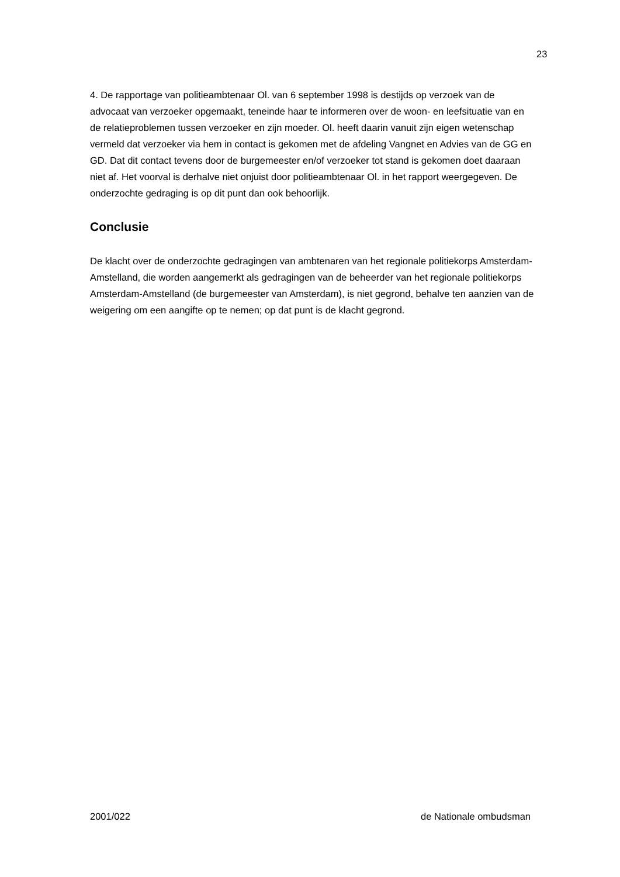23
4. De rapportage van politieambtenaar Ol. van 6 september 1998 is destijds op verzoek van de advocaat van verzoeker opgemaakt, teneinde haar te informeren over de woon- en leefsituatie van en de relatieproblemen tussen verzoeker en zijn moeder. Ol. heeft daarin vanuit zijn eigen wetenschap vermeld dat verzoeker via hem in contact is gekomen met de afdeling Vangnet en Advies van de GG en GD. Dat dit contact tevens door de burgemeester en/of verzoeker tot stand is gekomen doet daaraan niet af. Het voorval is derhalve niet onjuist door politieambtenaar Ol. in het rapport weergegeven. De onderzochte gedraging is op dit punt dan ook behoorlijk.
Conclusie
De klacht over de onderzochte gedragingen van ambtenaren van het regionale politiekorps Amsterdam-Amstelland, die worden aangemerkt als gedragingen van de beheerder van het regionale politiekorps Amsterdam-Amstelland (de burgemeester van Amsterdam), is niet gegrond, behalve ten aanzien van de weigering om een aangifte op te nemen; op dat punt is de klacht gegrond.
2001/022 de Nationale ombudsman